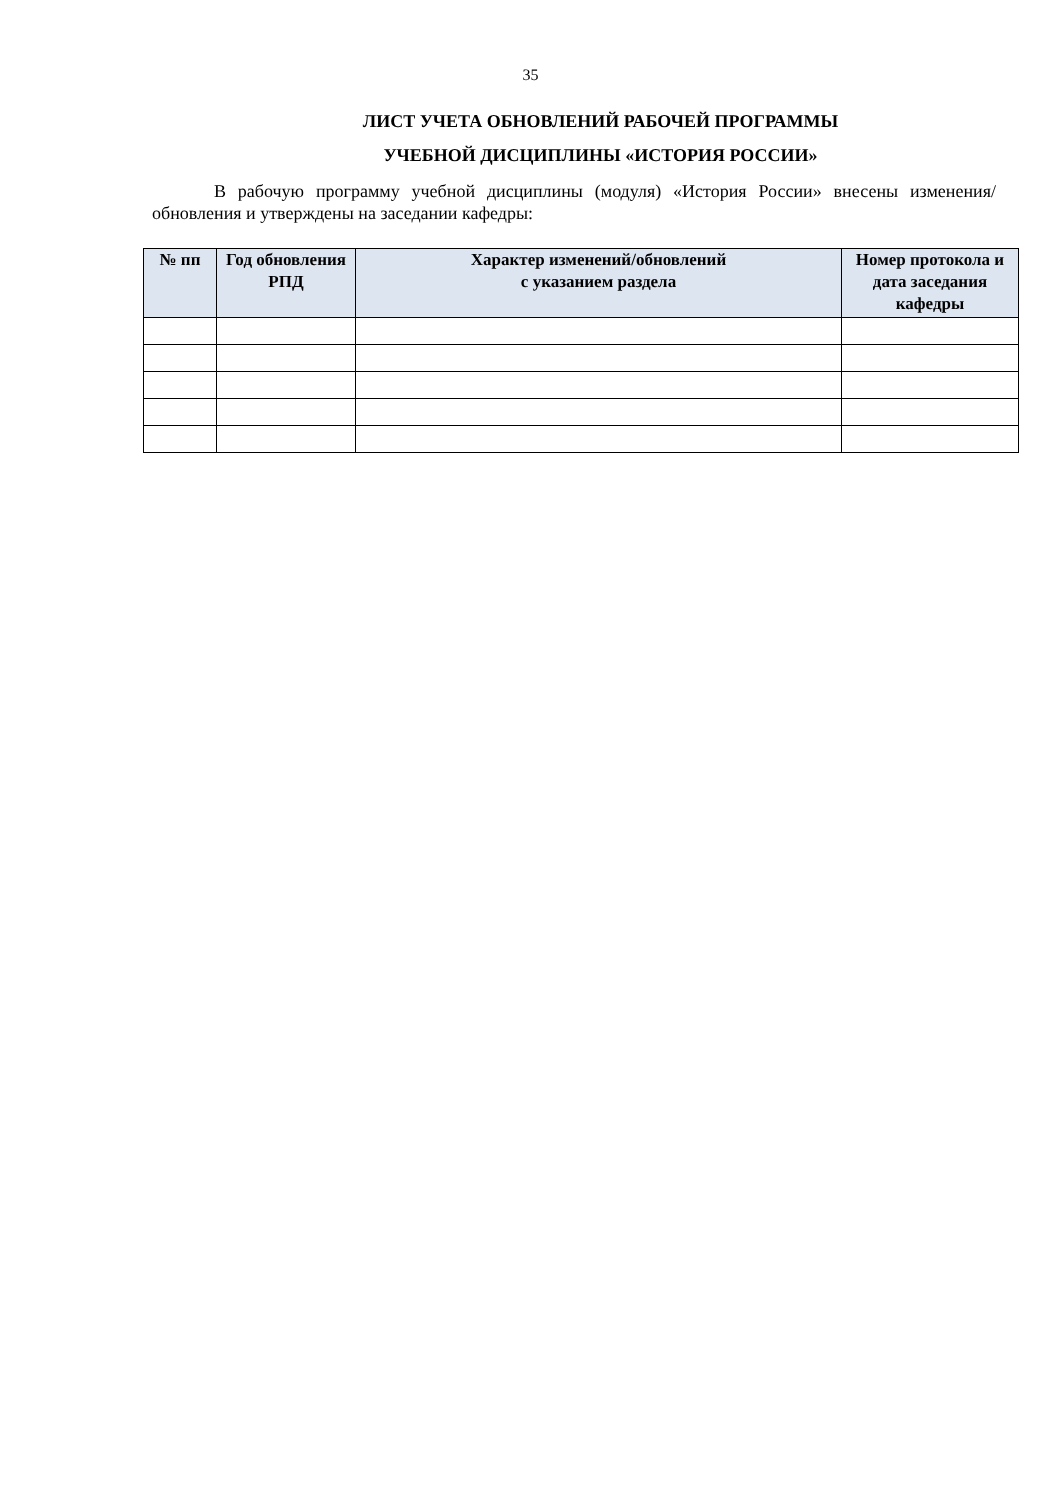35
ЛИСТ УЧЕТА ОБНОВЛЕНИЙ РАБОЧЕЙ ПРОГРАММЫ
УЧЕБНОЙ ДИСЦИПЛИНЫ «ИСТОРИЯ РОССИИ»
В рабочую программу учебной дисциплины (модуля) «История России» внесены изменения/обновления и утверждены на заседании кафедры:
| № пп | Год обновления РПД | Характер изменений/обновлений с указанием раздела | Номер протокола и дата заседания кафедры |
| --- | --- | --- | --- |